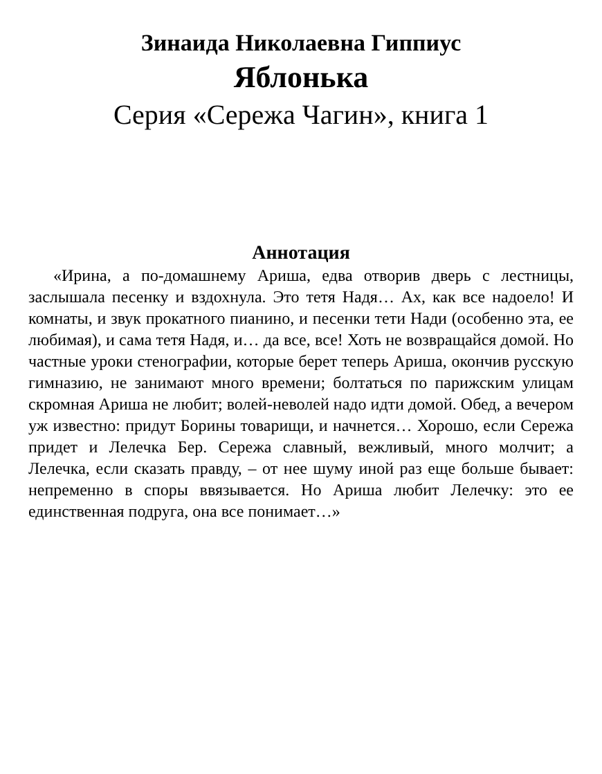Зинаида Николаевна Гиппиус
Яблонька
Серия «Сережа Чагин», книга 1
Аннотация
«Ирина, а по-домашнему Ариша, едва отворив дверь с лестницы, заслышала песенку и вздохнула. Это тетя Надя… Ах, как все надоело! И комнаты, и звук прокатного пианино, и песенки тети Нади (особенно эта, ее любимая), и сама тетя Надя, и… да все, все! Хоть не возвращайся домой. Но частные уроки стенографии, которые берет теперь Ариша, окончив русскую гимназию, не занимают много времени; болтаться по парижским улицам скромная Ариша не любит; волей-неволей надо идти домой. Обед, а вечером уж известно: придут Борины товарищи, и начнется… Хорошо, если Сережа придет и Лелечка Бер. Сережа славный, вежливый, много молчит; а Лелечка, если сказать правду, – от нее шуму иной раз еще больше бывает: непременно в споры ввязывается. Но Ариша любит Лелечку: это ее единственная подруга, она все понимает…»